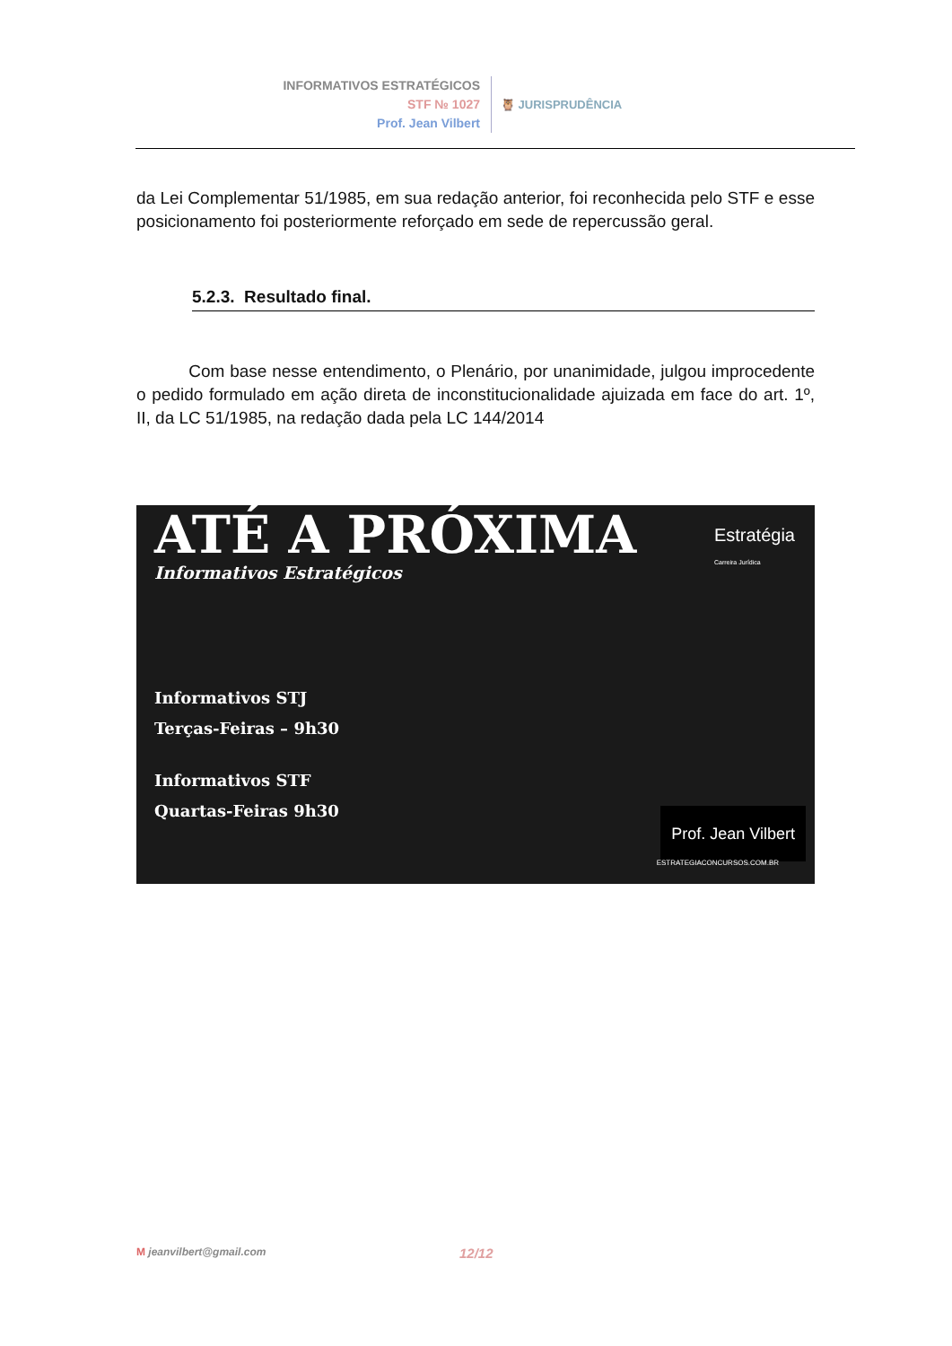INFORMATIVOS ESTRATÉGICOS
STF № 1027
Prof. Jean Vilbert
🦉 JURISPRUDÊNCIA
da Lei Complementar 51/1985, em sua redação anterior, foi reconhecida pelo STF e esse posicionamento foi posteriormente reforçado em sede de repercussão geral.
5.2.3. Resultado final.
Com base nesse entendimento, o Plenário, por unanimidade, julgou improcedente o pedido formulado em ação direta de inconstitucionalidade ajuizada em face do art. 1º, II, da LC 51/1985, na redação dada pela LC 144/2014
Estratégia
Carreira Jurídica
ATÉ A PRÓXIMA
Informativos Estratégicos
Informativos STJ
Terças-Feiras – 9h30
Informativos STF
Quartas-Feiras 9h30
Prof. Jean Vilbert
ESTRATEGIACONCURSOS.COM.BR
M jeanvilbert@gmail.com 12/12